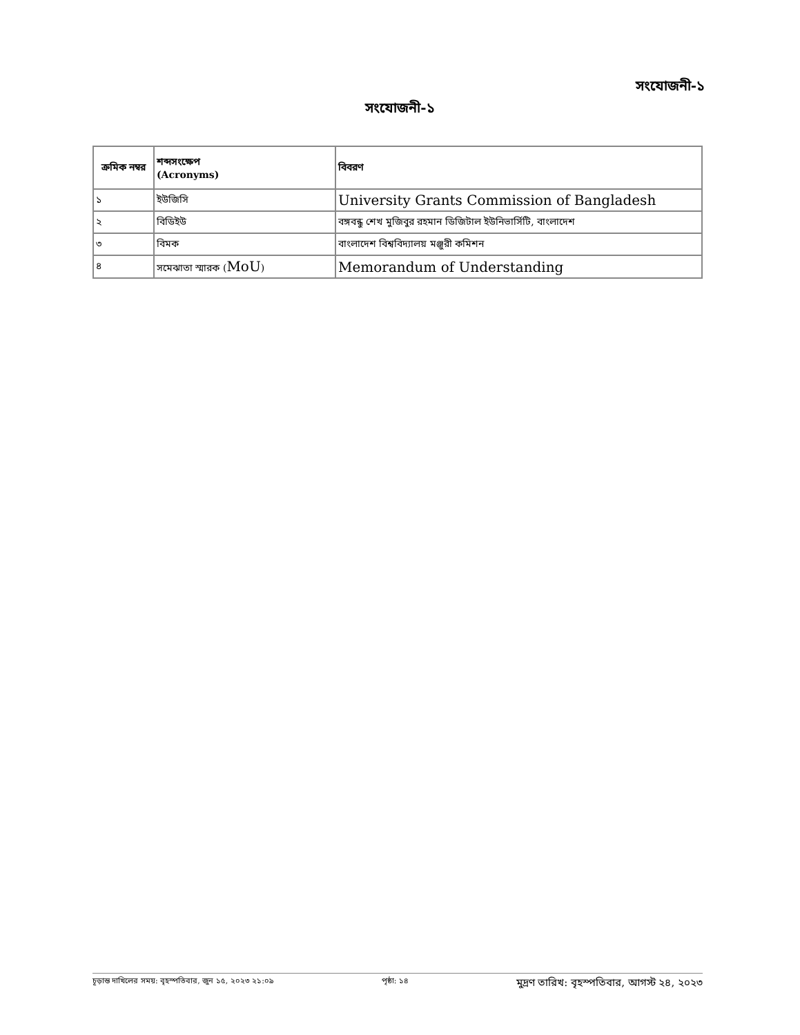সংযোজনী-১
সংযোজনী-১
| ক্রমিক নম্বর | শব্দসংক্ষেপ (Acronyms) | বিবরণ |
| --- | --- | --- |
| ১ | ইউজিসি | University Grants Commission of Bangladesh |
| ২ | বিডিইউ | বঙ্গবন্ধু শেখ মুজিবুর রহমান ডিজিটাল ইউনিভার্সিটি, বাংলাদেশ |
| ৩ | বিমক | বাংলাদেশ বিশ্ববিদ্যালয় মঞ্জুরী কমিশন |
| ৪ | সমেঝাতা স্মারক ( MoU ) | Memorandum of Understanding |
চূড়ান্ত দাখিলের সময়: বৃহস্পতিবার, জুন ১৫, ২০২৩ ২১:০৯ পৃষ্ঠা: ১৪ মুদ্রণ তারিখ: বৃহস্পতিবার, আগস্ট ২৪, ২০২৩